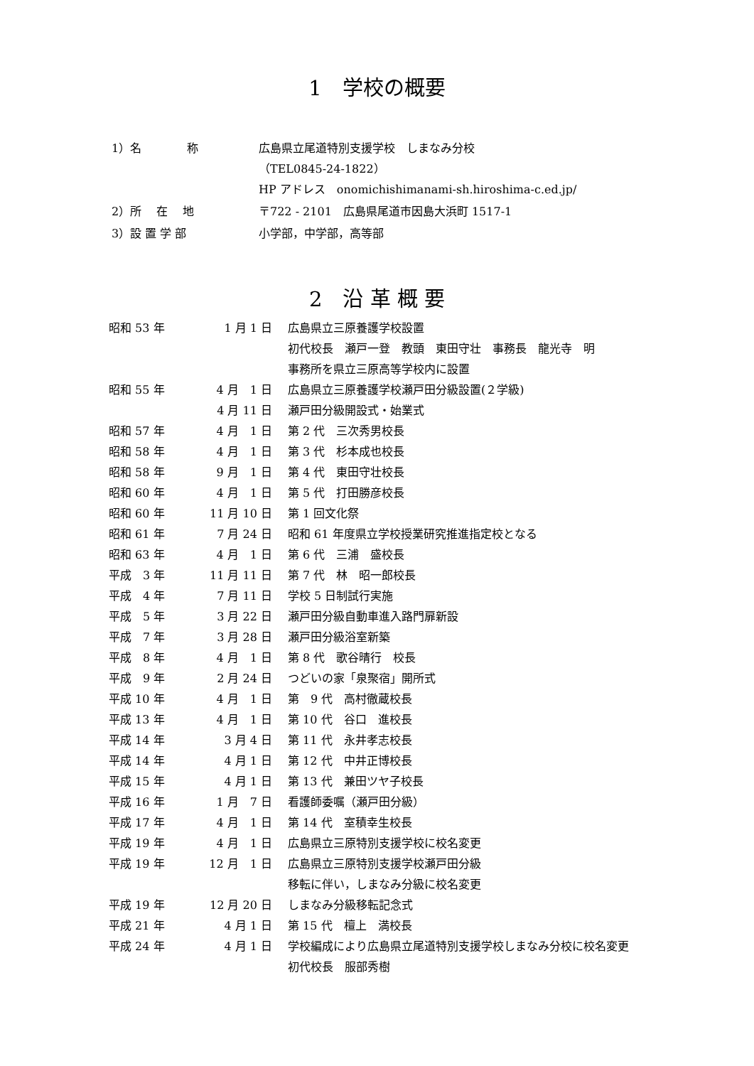1　学校の概要
| 1）名 称 | 広島県立尾道特別支援学校 しまなみ分校 （TEL0845-24-1822） HP アドレス onomichishimanami-sh.hiroshima-c.ed.jp/ |
| 2）所 在 地 | 〒722 - 2101 広島県尾道市因島大浜町 1517-1 |
| 3）設 置 学 部 | 小学部，中学部，高等部 |
2　沿 革 概 要
| 昭和 53 年 | 1 月 1 日 | 広島県立三原養護学校設置 初代校長 瀬戸一登 教頭 東田守壮 事務長 龍光寺 明 事務所を県立三原高等学校内に設置 |
| 昭和 55 年 | 4 月 1 日 | 広島県立三原養護学校瀬戸田分級設置(２学級) |
| | 4 月 11 日 | 瀬戸田分級開設式・始業式 |
| 昭和 57 年 | 4 月 1 日 | 第 2 代 三次秀男校長 |
| 昭和 58 年 | 4 月 1 日 | 第 3 代 杉本成也校長 |
| 昭和 58 年 | 9 月 1 日 | 第 4 代 東田守壮校長 |
| 昭和 60 年 | 4 月 1 日 | 第 5 代 打田勝彦校長 |
| 昭和 60 年 | 11 月 10 日 | 第 1 回文化祭 |
| 昭和 61 年 | 7 月 24 日 | 昭和 61 年度県立学校授業研究推進指定校となる |
| 昭和 63 年 | 4 月 1 日 | 第 6 代 三浦 盛校長 |
| 平成 3 年 | 11 月 11 日 | 第 7 代 林 昭一郎校長 |
| 平成 4 年 | 7 月 11 日 | 学校 5 日制試行実施 |
| 平成 5 年 | 3 月 22 日 | 瀬戸田分級自動車進入路門扉新設 |
| 平成 7 年 | 3 月 28 日 | 瀬戸田分級浴室新築 |
| 平成 8 年 | 4 月 1 日 | 第 8 代 歌谷晴行 校長 |
| 平成 9 年 | 2 月 24 日 | つどいの家「泉聚宿」開所式 |
| 平成 10 年 | 4 月 1 日 | 第 9 代 高村徹蔵校長 |
| 平成 13 年 | 4 月 1 日 | 第 10 代 谷口 進校長 |
| 平成 14 年 | 3 月 4 日 | 第 11 代 永井孝志校長 |
| 平成 14 年 | 4 月 1 日 | 第 12 代 中井正博校長 |
| 平成 15 年 | 4 月 1 日 | 第 13 代 兼田ツヤ子校長 |
| 平成 16 年 | 1 月 7 日 | 看護師委嘱（瀬戸田分級） |
| 平成 17 年 | 4 月 1 日 | 第 14 代 室積幸生校長 |
| 平成 19 年 | 4 月 1 日 | 広島県立三原特別支援学校に校名変更 |
| 平成 19 年 | 12 月 1 日 | 広島県立三原特別支援学校瀬戸田分級 移転に伴い，しまなみ分級に校名変更 |
| 平成 19 年 | 12 月 20 日 | しまなみ分級移転記念式 |
| 平成 21 年 | 4 月 1 日 | 第 15 代 檀上 満校長 |
| 平成 24 年 | 4 月 1 日 | 学校編成により広島県立尾道特別支援学校しまなみ分校に校名変更 初代校長 服部秀樹 |